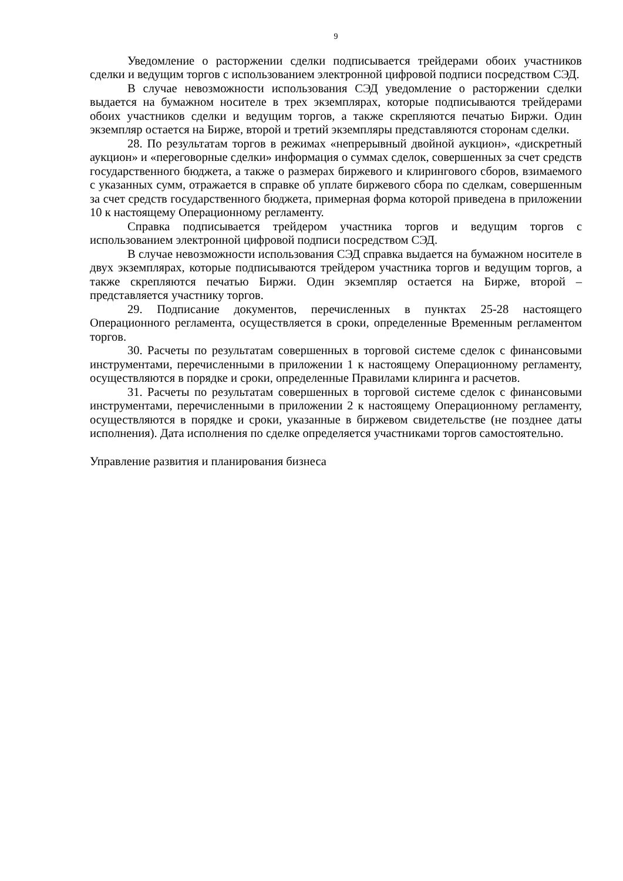9
Уведомление о расторжении сделки подписывается трейдерами обоих участников сделки и ведущим торгов с использованием электронной цифровой подписи посредством СЭД.
В случае невозможности использования СЭД уведомление о расторжении сделки выдается на бумажном носителе в трех экземплярах, которые подписываются трейдерами обоих участников сделки и ведущим торгов, а также скрепляются печатью Биржи. Один экземпляр остается на Бирже, второй и третий экземпляры представляются сторонам сделки.
28. По результатам торгов в режимах «непрерывный двойной аукцион», «дискретный аукцион» и «переговорные сделки» информация о суммах сделок, совершенных за счет средств государственного бюджета, а также о размерах биржевого и клирингового сборов, взимаемого с указанных сумм, отражается в справке об уплате биржевого сбора по сделкам, совершенным за счет средств государственного бюджета, примерная форма которой приведена в приложении 10 к настоящему Операционному регламенту.
Справка подписывается трейдером участника торгов и ведущим торгов с использованием электронной цифровой подписи посредством СЭД.
В случае невозможности использования СЭД справка выдается на бумажном носителе в двух экземплярах, которые подписываются трейдером участника торгов и ведущим торгов, а также скрепляются печатью Биржи. Один экземпляр остается на Бирже, второй – представляется участнику торгов.
29. Подписание документов, перечисленных в пунктах 25-28 настоящего Операционного регламента, осуществляется в сроки, определенные Временным регламентом торгов.
30. Расчеты по результатам совершенных в торговой системе сделок с финансовыми инструментами, перечисленными в приложении 1 к настоящему Операционному регламенту, осуществляются в порядке и сроки, определенные Правилами клиринга и расчетов.
31. Расчеты по результатам совершенных в торговой системе сделок с финансовыми инструментами, перечисленными в приложении 2 к настоящему Операционному регламенту, осуществляются в порядке и сроки, указанные в биржевом свидетельстве (не позднее даты исполнения). Дата исполнения по сделке определяется участниками торгов самостоятельно.
Управление развития и планирования бизнеса